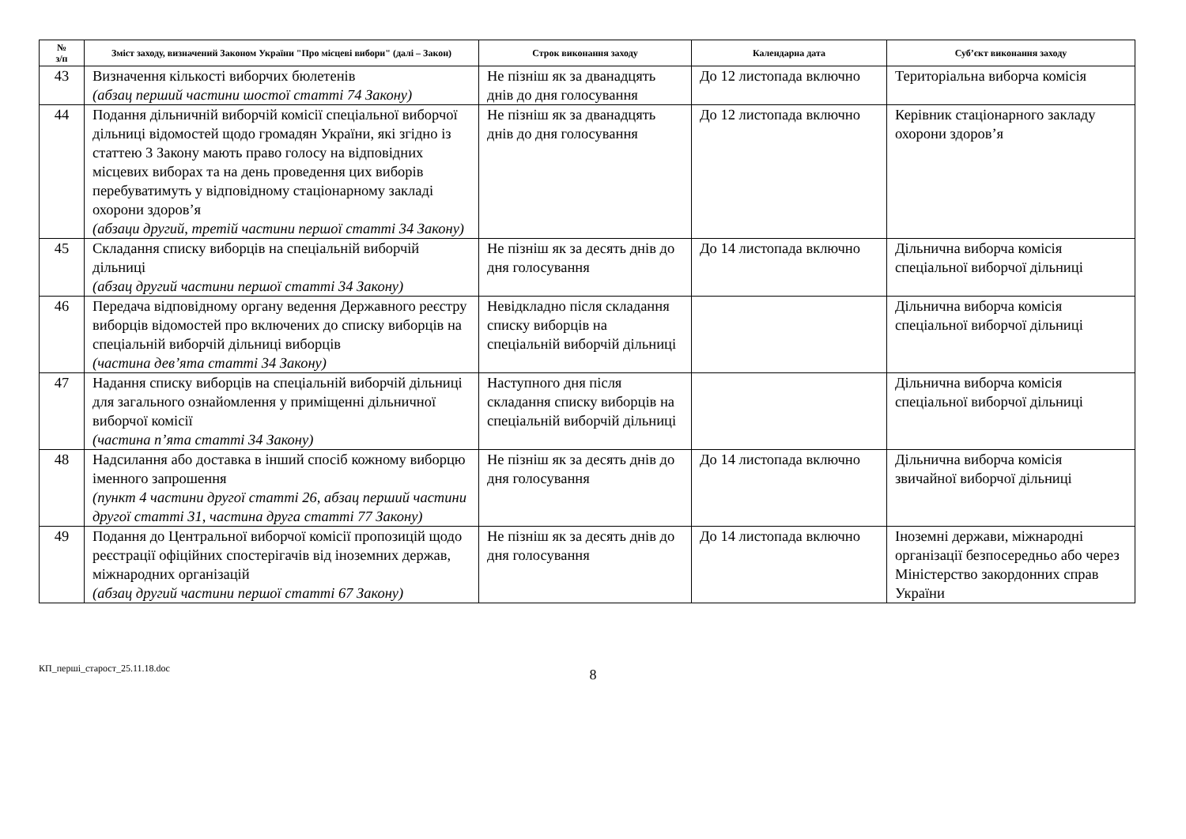| № з/п | Зміст заходу, визначений Законом України "Про місцеві вибори" (далі – Закон) | Строк виконання заходу | Календарна дата | Суб’єкт виконання заходу |
| --- | --- | --- | --- | --- |
| 43 | Визначення кількості виборчих бюлетенів (абзац перший частини шостої статті 74 Закону) | Не пізніш як за дванадцять днів до дня голосування | До 12 листопада включно | Територіальна виборча комісія |
| 44 | Подання дільничній виборчій комісії спеціальної виборчої дільниці відомостей щодо громадян України, які згідно із статтею 3 Закону мають право голосу на відповідних місцевих виборах та на день проведення цих виборів перебуватимуть у відповідному стаціонарному закладі охорони здоров’я (абзаци другий, третій частини першої статті 34 Закону) | Не пізніш як за дванадцять днів до дня голосування | До 12 листопада включно | Керівник стаціонарного закладу охорони здоров’я |
| 45 | Складання списку виборців на спеціальній виборчій дільниці (абзац другий частини першої статті 34 Закону) | Не пізніш як за десять днів до дня голосування | До 14 листопада включно | Дільнична виборча комісія спеціальної виборчої дільниці |
| 46 | Передача відповідному органу ведення Державного реєстру виборців відомостей про включених до списку виборців на спеціальній виборчій дільниці виборців (частина дев’ята статті 34 Закону) | Невідкладно після складання списку виборців на спеціальній виборчій дільниці | | Дільнична виборча комісія спеціальної виборчої дільниці |
| 47 | Надання списку виборців на спеціальній виборчій дільниці для загального ознайомлення у приміщенні дільничної виборчої комісії (частина п’ята статті 34 Закону) | Наступного дня після складання списку виборців на спеціальній виборчій дільниці | | Дільнична виборча комісія спеціальної виборчої дільниці |
| 48 | Надсилання або доставка в інший спосіб кожному виборцю іменного запрошення (пункт 4 частини другої статті 26, абзац перший частини другої статті 31, частина друга статті 77 Закону) | Не пізніш як за десять днів до дня голосування | До 14 листопада включно | Дільнична виборча комісія звичайної виборчої дільниці |
| 49 | Подання до Центральної виборчої комісії пропозицій щодо реєстрації офіційних спостерігачів від іноземних держав, міжнародних організацій (абзац другий частини першої статті 67 Закону) | Не пізніш як за десять днів до дня голосування | До 14 листопада включно | Іноземні держави, міжнародні організації безпосередньо або через Міністерство закордонних справ України |
КП_перші_старост_25.11.18.doc
8